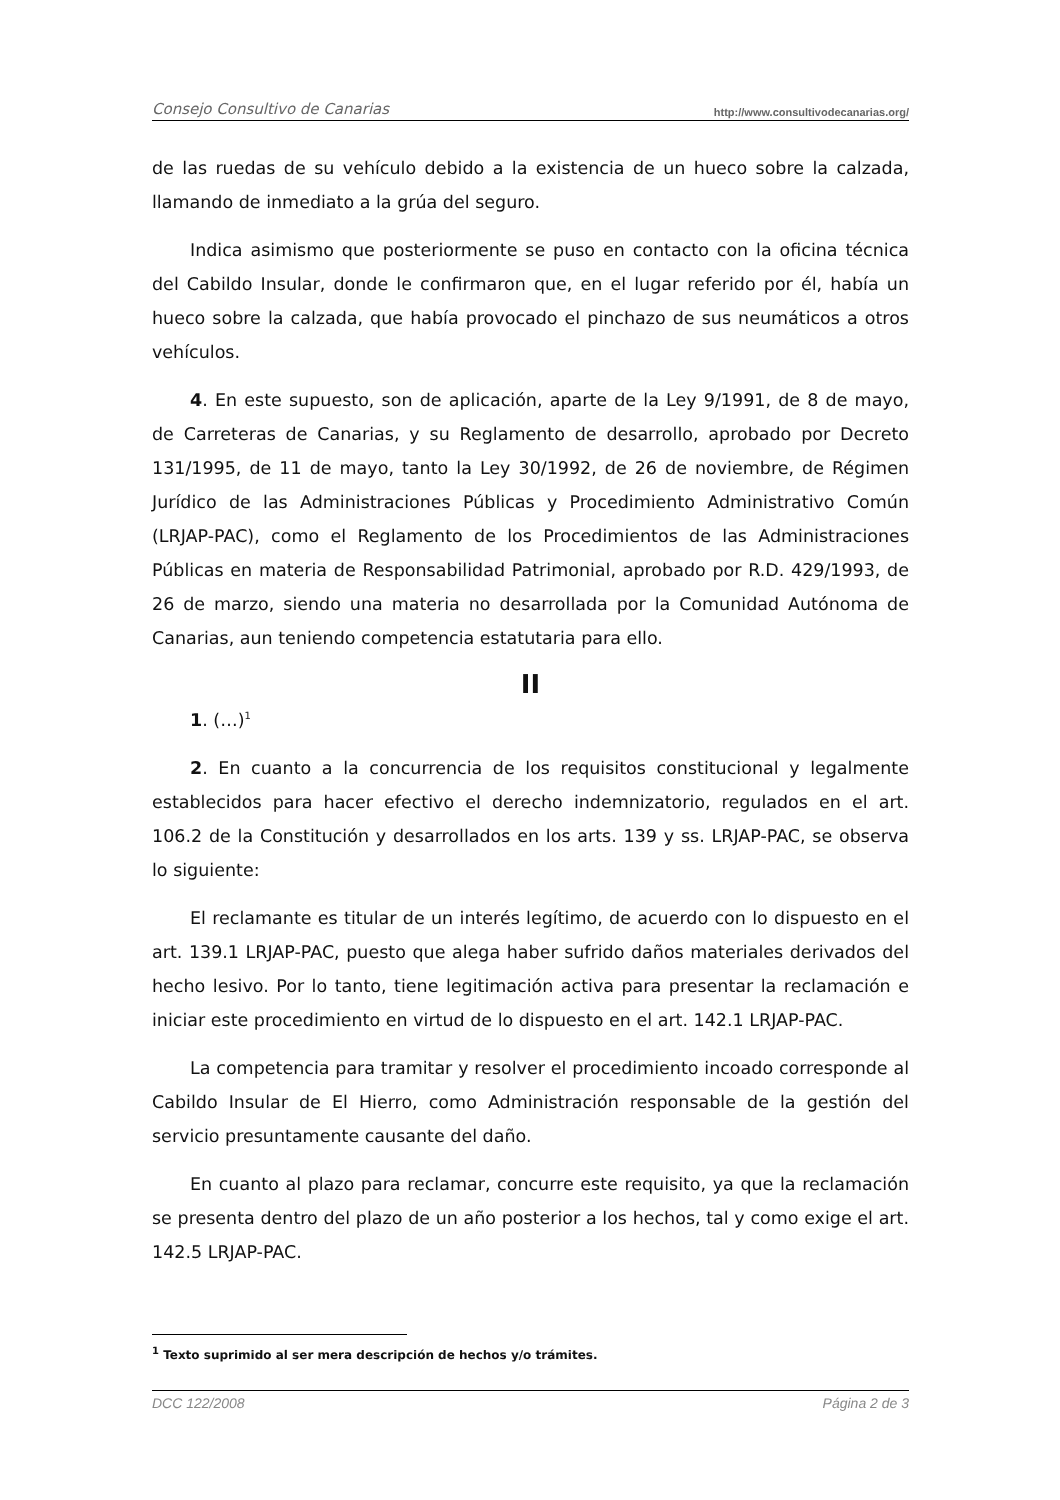Consejo Consultivo de Canarias http://www.consultivodecanarias.org/
de las ruedas de su vehículo debido a la existencia de un hueco sobre la calzada, llamando de inmediato a la grúa del seguro.
Indica asimismo que posteriormente se puso en contacto con la oficina técnica del Cabildo Insular, donde le confirmaron que, en el lugar referido por él, había un hueco sobre la calzada, que había provocado el pinchazo de sus neumáticos a otros vehículos.
4. En este supuesto, son de aplicación, aparte de la Ley 9/1991, de 8 de mayo, de Carreteras de Canarias, y su Reglamento de desarrollo, aprobado por Decreto 131/1995, de 11 de mayo, tanto la Ley 30/1992, de 26 de noviembre, de Régimen Jurídico de las Administraciones Públicas y Procedimiento Administrativo Común (LRJAP-PAC), como el Reglamento de los Procedimientos de las Administraciones Públicas en materia de Responsabilidad Patrimonial, aprobado por R.D. 429/1993, de 26 de marzo, siendo una materia no desarrollada por la Comunidad Autónoma de Canarias, aun teniendo competencia estatutaria para ello.
II
1. (…)<sup>1</sup>
2. En cuanto a la concurrencia de los requisitos constitucional y legalmente establecidos para hacer efectivo el derecho indemnizatorio, regulados en el art. 106.2 de la Constitución y desarrollados en los arts. 139 y ss. LRJAP-PAC, se observa lo siguiente:
El reclamante es titular de un interés legítimo, de acuerdo con lo dispuesto en el art. 139.1 LRJAP-PAC, puesto que alega haber sufrido daños materiales derivados del hecho lesivo. Por lo tanto, tiene legitimación activa para presentar la reclamación e iniciar este procedimiento en virtud de lo dispuesto en el art. 142.1 LRJAP-PAC.
La competencia para tramitar y resolver el procedimiento incoado corresponde al Cabildo Insular de El Hierro, como Administración responsable de la gestión del servicio presuntamente causante del daño.
En cuanto al plazo para reclamar, concurre este requisito, ya que la reclamación se presenta dentro del plazo de un año posterior a los hechos, tal y como exige el art. 142.5 LRJAP-PAC.
<sup>1</sup> Texto suprimido al ser mera descripción de hechos y/o trámites.
DCC 122/2008 Página 2 de 3